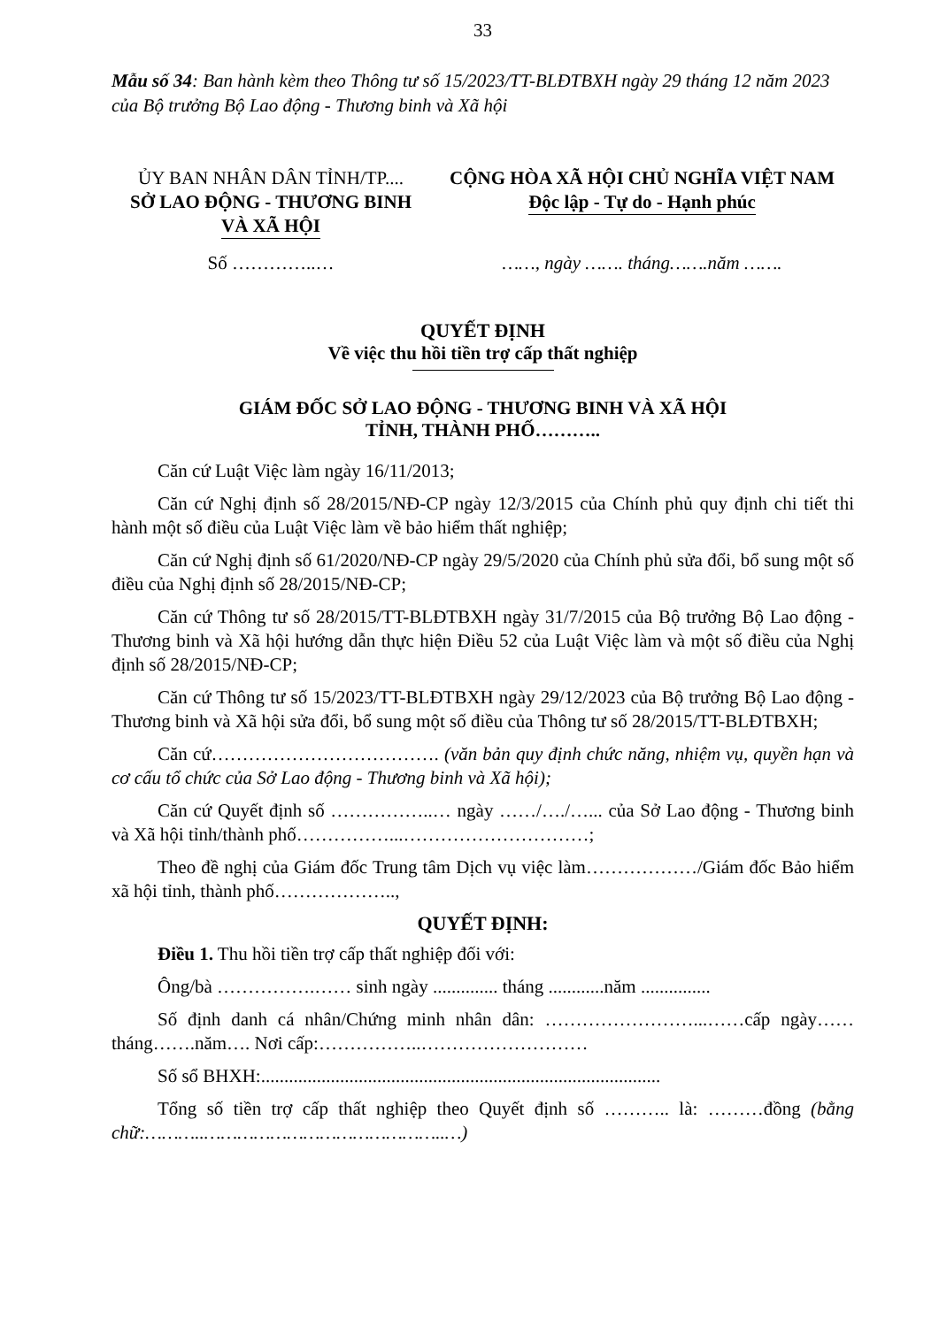33
Mẫu số 34: Ban hành kèm theo Thông tư số 15/2023/TT-BLĐTBXH ngày 29 tháng 12 năm 2023 của Bộ trưởng Bộ Lao động - Thương binh và Xã hội
ỦY BAN NHÂN DÂN TỈNH/TP....
SỞ LAO ĐỘNG - THƯƠNG BINH
VÀ XÃ HỘI
Số …………..…
CỘNG HÒA XÃ HỘI CHỦ NGHĨA VIỆT NAM
Độc lập - Tự do - Hạnh phúc
……, ngày ……. tháng…….năm …….
QUYẾT ĐỊNH
Về việc thu hồi tiền trợ cấp thất nghiệp
GIÁM ĐỐC SỞ LAO ĐỘNG - THƯƠNG BINH VÀ XÃ HỘI
TỈNH, THÀNH PHỐ………..
Căn cứ Luật Việc làm ngày 16/11/2013;
Căn cứ Nghị định số 28/2015/NĐ-CP ngày 12/3/2015 của Chính phủ quy định chi tiết thi hành một số điều của Luật Việc làm về bảo hiểm thất nghiệp;
Căn cứ Nghị định số 61/2020/NĐ-CP ngày 29/5/2020 của Chính phủ sửa đổi, bổ sung một số điều của Nghị định số 28/2015/NĐ-CP;
Căn cứ Thông tư số 28/2015/TT-BLĐTBXH ngày 31/7/2015 của Bộ trưởng Bộ Lao động - Thương binh và Xã hội hướng dẫn thực hiện Điều 52 của Luật Việc làm và một số điều của Nghị định số 28/2015/NĐ-CP;
Căn cứ Thông tư số 15/2023/TT-BLĐTBXH ngày 29/12/2023 của Bộ trưởng Bộ Lao động - Thương binh và Xã hội sửa đổi, bổ sung một số điều của Thông tư số 28/2015/TT-BLĐTBXH;
Căn cứ………………………………. (văn bản quy định chức năng, nhiệm vụ, quyền hạn và cơ cấu tổ chức của Sở Lao động - Thương binh và Xã hội);
Căn cứ Quyết định số ……………..… ngày ……/…./…... của Sở Lao động - Thương binh và Xã hội tỉnh/thành phố……………...…………………………;
Theo đề nghị của Giám đốc Trung tâm Dịch vụ việc làm………………/Giám đốc Bảo hiểm xã hội tỉnh, thành phố………………..,
QUYẾT ĐỊNH:
Điều 1. Thu hồi tiền trợ cấp thất nghiệp đối với:
Ông/bà …………….…… sinh ngày .............. tháng ............năm ...............
Số định danh cá nhân/Chứng minh nhân dân: ……………………...……cấp ngày……tháng…….năm…. Nơi cấp:……………..………………………
Số sổ BHXH:......................................................................................
Tổng số tiền trợ cấp thất nghiệp theo Quyết định số ……….. là: ………đồng (bằng chữ:………..……………………………………..…)